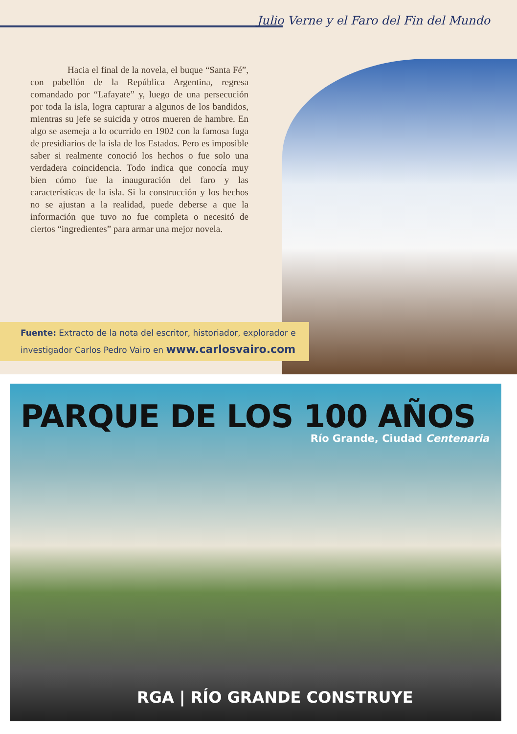Julio Verne y el Faro del Fin del Mundo
    Hacia el final de la novela, el buque “Santa Fé”, con pabellón de la República Argentina, regresa comandado por “Lafayate” y, luego de una persecución por toda la isla, logra capturar a algunos de los bandidos, mientras su jefe se suicida y otros mueren de hambre. En algo se asemeja a lo ocurrido en 1902 con la famosa fuga de presidiarios de la isla de los Estados. Pero es imposible saber si realmente conoció los hechos o fue solo una verdadera coincidencia. Todo indica que conocía muy bien cómo fue la inauguración del faro y las características de la isla. Si la construcción y los hechos no se ajustan a la realidad, puede deberse a que la información que tuvo no fue completa o necesitó de ciertos “ingredientes” para armar una mejor novela.
Fuente: Extracto de la nota del escritor, historiador, explorador e investigador Carlos Pedro Vairo en www.carlosvairo.com
PARQUE DE LOS 100 AÑOS
Río Grande, Ciudad Centenaria
RGA | RÍO GRANDE CONSTRUYE